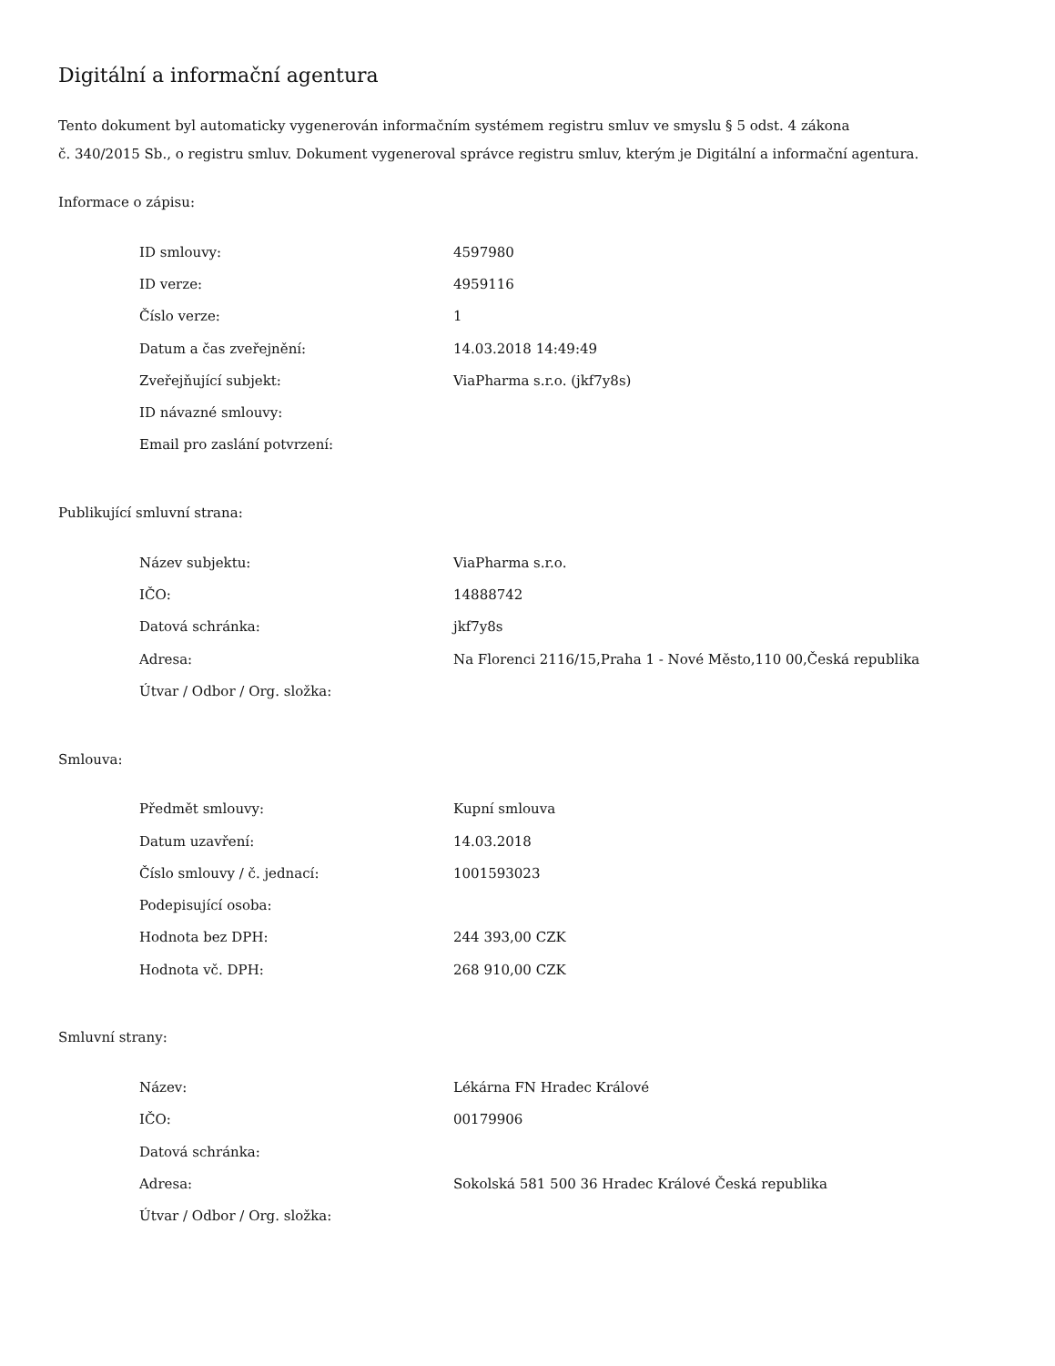Digitální a informační agentura
Tento dokument byl automaticky vygenerován informačním systémem registru smluv ve smyslu § 5 odst. 4 zákona
č. 340/2015 Sb., o registru smluv. Dokument vygeneroval správce registru smluv, kterým je Digitální a informační agentura.
Informace o zápisu:
| ID smlouvy: | 4597980 |
| ID verze: | 4959116 |
| Číslo verze: | 1 |
| Datum a čas zveřejnění: | 14.03.2018 14:49:49 |
| Zveřejňující subjekt: | ViaPharma s.r.o. (jkf7y8s) |
| ID návazné smlouvy: | |
| Email pro zaslání potvrzení: | |
Publikující smluvní strana:
| Název subjektu: | ViaPharma s.r.o. |
| IČO: | 14888742 |
| Datová schránka: | jkf7y8s |
| Adresa: | Na Florenci 2116/15,Praha 1 - Nové Město,110 00,Česká republika |
| Útvar / Odbor / Org. složka: | |
Smlouva:
| Předmět smlouvy: | Kupní smlouva |
| Datum uzavření: | 14.03.2018 |
| Číslo smlouvy / č. jednací: | 1001593023 |
| Podepisující osoba: | |
| Hodnota bez DPH: | 244 393,00 CZK |
| Hodnota vč. DPH: | 268 910,00 CZK |
Smluvní strany:
| Název: | Lékárna FN Hradec Králové |
| IČO: | 00179906 |
| Datová schránka: | |
| Adresa: | Sokolská 581 500 36 Hradec Králové Česká republika |
| Útvar / Odbor / Org. složka: | |